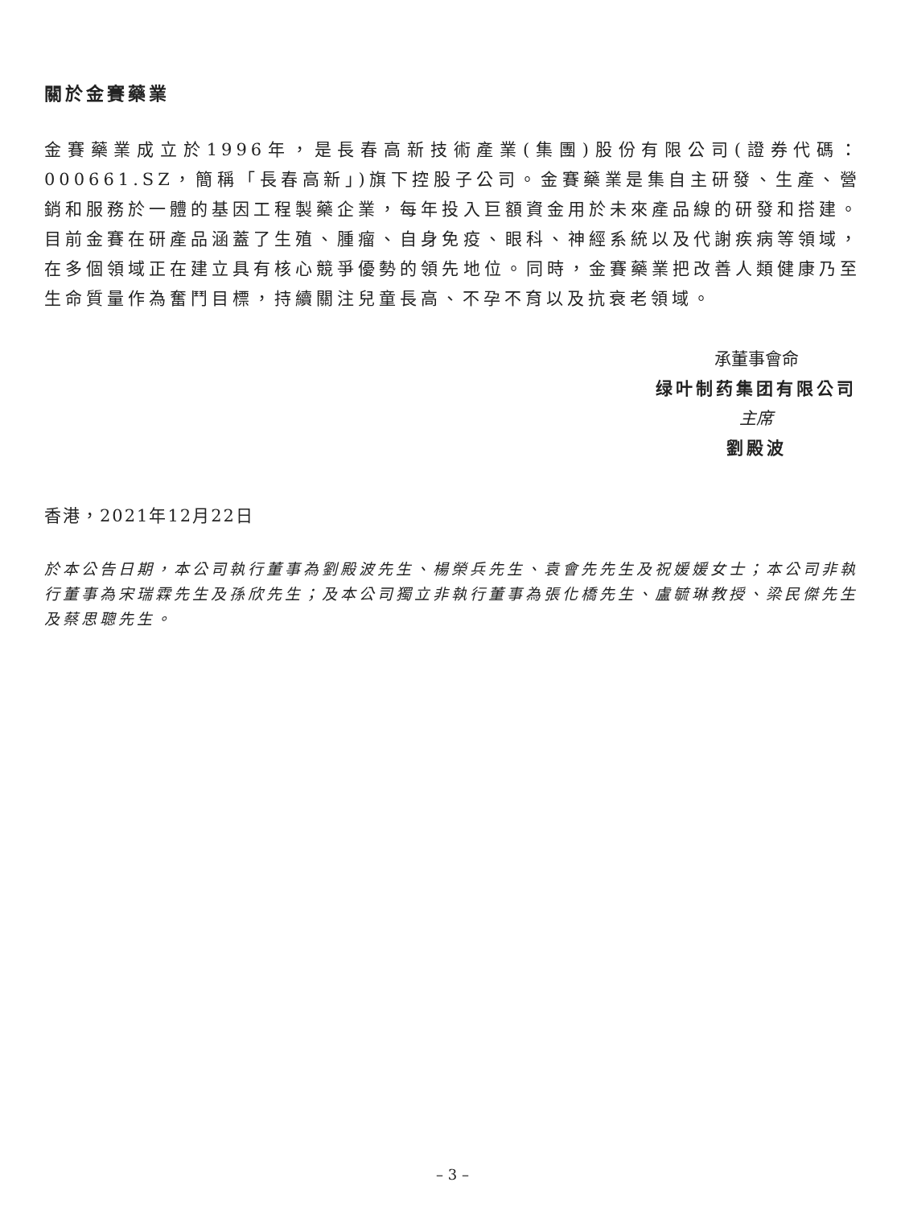關於金賽藥業
金賽藥業成立於1996年，是長春高新技術產業(集團)股份有限公司(證券代碼：000661.SZ，簡稱「長春高新」)旗下控股子公司。金賽藥業是集自主研發、生產、營銷和服務於一體的基因工程製藥企業，每年投入巨額資金用於未來產品線的研發和搭建。目前金賽在研產品涵蓋了生殖、腫瘤、自身免疫、眼科、神經系統以及代謝疾病等領域，在多個領域正在建立具有核心競爭優勢的領先地位。同時，金賽藥業把改善人類健康乃至生命質量作為奮鬥目標，持續關注兒童長高、不孕不育以及抗衰老領域。
承董事會命
绿叶制药集团有限公司
主席
劉殿波
香港，2021年12月22日
於本公告日期，本公司執行董事為劉殿波先生、楊榮兵先生、袁會先先生及祝媛媛女士；本公司非執行董事為宋瑞霖先生及孫欣先生；及本公司獨立非執行董事為張化橋先生、盧毓琳教授、梁民傑先生及蔡思聰先生。
– 3 –